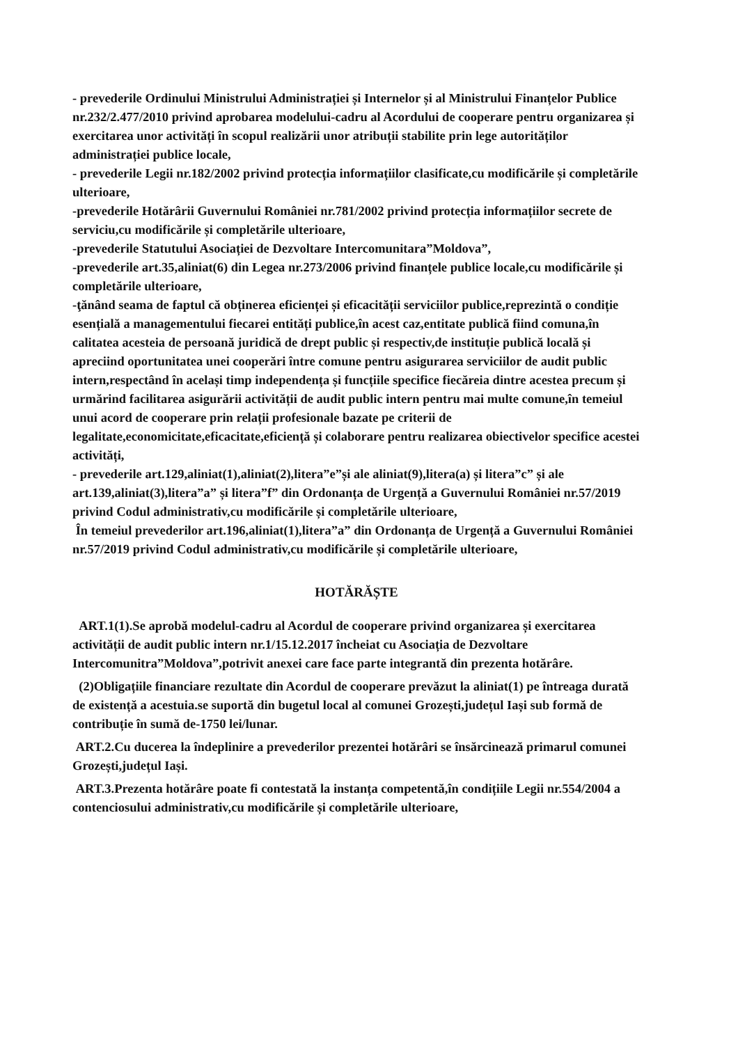- prevederile Ordinului Ministrului Administrației și Internelor și al Ministrului Finanțelor Publice nr.232/2.477/2010 privind aprobarea modelului-cadru al Acordului de cooperare pentru organizarea și exercitarea unor activități în scopul realizării unor atribuții stabilite prin lege autorităților administrației publice locale,
- prevederile Legii nr.182/2002 privind protecția informațiilor clasificate,cu modificările și completările ulterioare,
-prevederile Hotărârii Guvernului României nr.781/2002 privind protecția informațiilor secrete de serviciu,cu modificările și completările ulterioare,
-prevederile Statutului Asociației de Dezvoltare Intercomunitara”Moldova”,
-prevederile art.35,aliniat(6) din Legea nr.273/2006 privind finanțele publice locale,cu modificările și completările ulterioare,
-ţănând seama de faptul că obținerea eficienței și eficacității serviciilor publice,reprezintă o condiție esențială a managementului fiecarei entități publice,în acest caz,entitate publică fiind comuna,în calitatea acesteia de persoană juridică de drept public și respectiv,de instituție publică locală și apreciind oportunitatea unei cooperări între comune pentru asigurarea serviciilor de audit public intern,respectând în același timp independența și funcțiile specifice fiecăreia dintre acestea precum și urmărind facilitarea asigurării activității de audit public intern pentru mai multe comune,în temeiul unui acord de cooperare prin relații profesionale bazate pe criterii de legalitate,economicitate,eficacitate,eficiență și colaborare pentru realizarea obiectivelor specifice acestei activități,
- prevederile art.129,aliniat(1),aliniat(2),litera”e”și ale aliniat(9),litera(a) și litera”c” și ale art.139,aliniat(3),litera”a” și litera”f” din Ordonanța de Urgență a Guvernului României nr.57/2019 privind Codul administrativ,cu modificările și completările ulterioare,
În temeiul prevederilor art.196,aliniat(1),litera”a” din Ordonanța de Urgență a Guvernului României nr.57/2019 privind Codul administrativ,cu modificările și completările ulterioare,
HOTĂRĂȘTE
ART.1(1).Se aprobă modelul-cadru al Acordul de cooperare privind organizarea și exercitarea activității de audit public intern nr.1/15.12.2017 încheiat cu Asociația de Dezvoltare Intercomunitra”Moldova”,potrivit anexei care face parte integrantă din prezenta hotărâre.
(2)Obligațiile financiare rezultate din Acordul de cooperare prevăzut la aliniat(1) pe întreaga durată de existență a acestuia.se suportă din bugetul local al comunei Grozești,județul Iași sub formă de contribuție în sumă de-1750 lei/lunar.
ART.2.Cu ducerea la îndeplinire a prevederilor prezentei hotărâri se însărcinează primarul comunei Grozești,județul Iași.
ART.3.Prezenta hotărâre poate fi contestată la instanța competentă,în condițiile Legii nr.554/2004 a contenciosului administrativ,cu modificările și completările ulterioare,